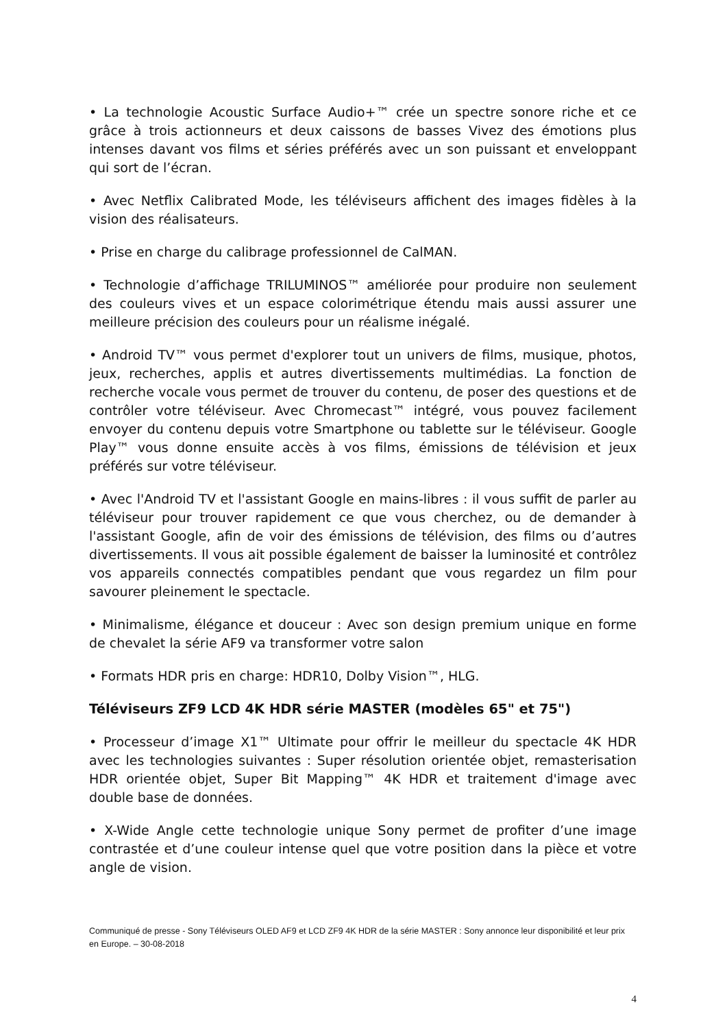• La technologie Acoustic Surface Audio+™ crée un spectre sonore riche et ce grâce à trois actionneurs et deux caissons de basses Vivez des émotions plus intenses davant vos films et séries préférés avec un son puissant et enveloppant qui sort de l’écran.
• Avec Netflix Calibrated Mode, les téléviseurs affichent des images fidèles à la vision des réalisateurs.
• Prise en charge du calibrage professionnel de CalMAN.
• Technologie d’affichage TRILUMINOS™ améliorée pour produire non seulement des couleurs vives et un espace colorimétrique étendu mais aussi assurer une meilleure précision des couleurs pour un réalisme inégalé.
• Android TV™ vous permet d'explorer tout un univers de films, musique, photos, jeux, recherches, applis et autres divertissements multimédias. La fonction de recherche vocale vous permet de trouver du contenu, de poser des questions et de contrôler votre téléviseur. Avec Chromecast™ intégré, vous pouvez facilement envoyer du contenu depuis votre Smartphone ou tablette sur le téléviseur. Google Play™ vous donne ensuite accès à vos films, émissions de télévision et jeux préférés sur votre téléviseur.
• Avec l'Android TV et l'assistant Google en mains-libres : il vous suffit de parler au téléviseur pour trouver rapidement ce que vous cherchez, ou de demander à l'assistant Google, afin de voir des émissions de télévision, des films ou d’autres divertissements. Il vous ait possible également de baisser la luminosité et contrôlez vos appareils connectés compatibles pendant que vous regardez un film pour savourer pleinement le spectacle.
• Minimalisme, élégance et douceur : Avec son design premium unique en forme de chevalet la série AF9 va transformer votre salon
• Formats HDR pris en charge: HDR10, Dolby Vision™, HLG.
Téléviseurs ZF9 LCD 4K HDR série MASTER (modèles 65" et 75")
• Processeur d’image X1™ Ultimate pour offrir le meilleur du spectacle 4K HDR avec les technologies suivantes : Super résolution orientée objet, remasterisation HDR orientée objet, Super Bit Mapping™ 4K HDR et traitement d'image avec double base de données.
• X-Wide Angle cette technologie unique Sony permet de profiter d’une image contrastée et d’une couleur intense quel que votre position dans la pièce et votre angle de vision.
Communiqué de presse - Sony Téléviseurs OLED AF9 et LCD ZF9 4K HDR de la série MASTER : Sony annonce leur disponibilité et leur prix en Europe. – 30-08-2018
4